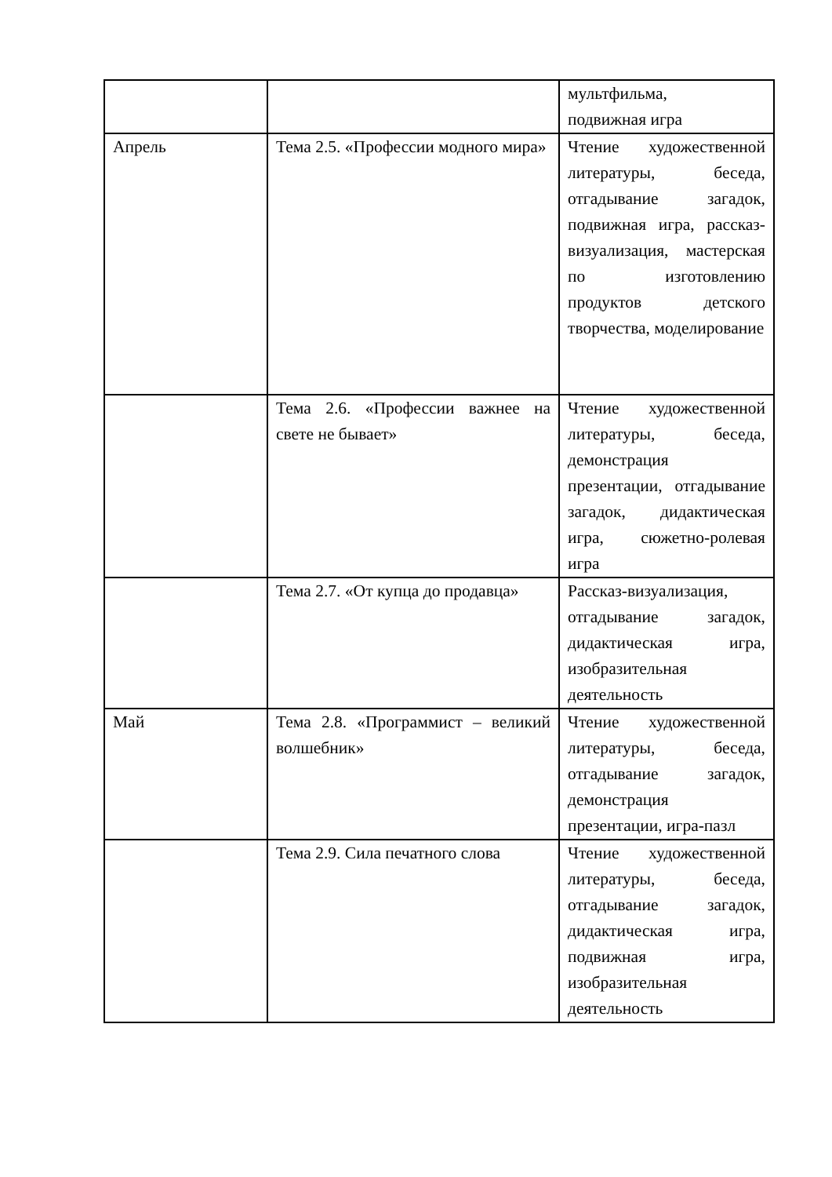| | | мультфильма, подвижная игра |
| Апрель | Тема 2.5. «Профессии модного мира» | Чтение художественной литературы, беседа, отгадывание загадок, подвижная игра, рассказ-визуализация, мастерская по изготовлению продуктов детского творчества, моделирование |
| | Тема 2.6. «Профессии важнее на свете не бывает» | Чтение художественной литературы, беседа, демонстрация презентации, отгадывание загадок, дидактическая игра, сюжетно-ролевая игра |
| | Тема 2.7. «От купца до продавца» | Рассказ-визуализация, отгадывание загадок, дидактическая игра, изобразительная деятельность |
| Май | Тема 2.8. «Программист – великий волшебник» | Чтение художественной литературы, беседа, отгадывание загадок, демонстрация презентации, игра-пазл |
| | Тема 2.9. Сила печатного слова | Чтение художественной литературы, беседа, отгадывание загадок, дидактическая игра, подвижная игра, изобразительная деятельность |